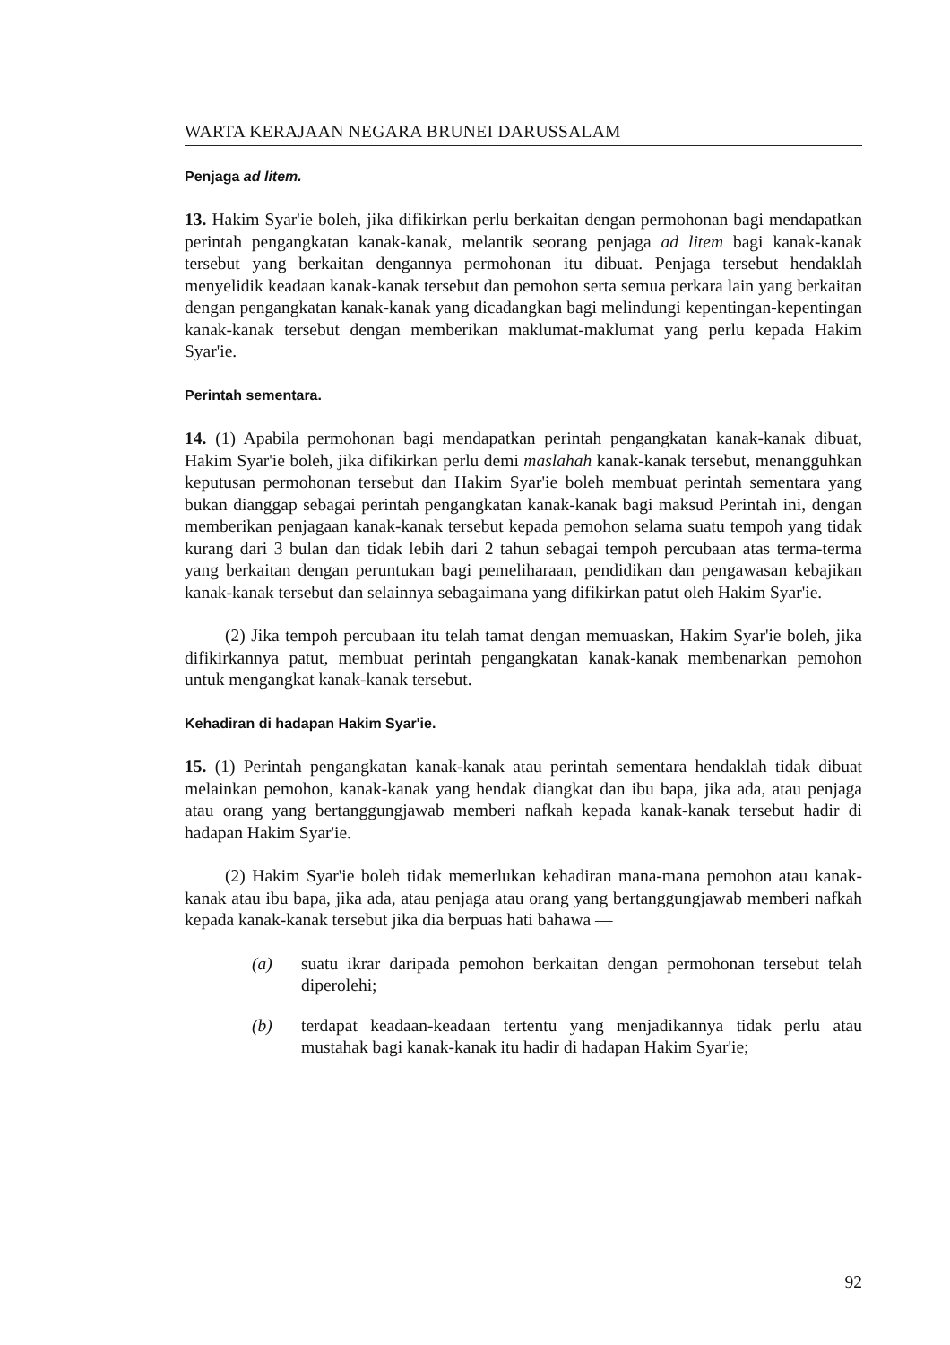WARTA KERAJAAN NEGARA BRUNEI DARUSSALAM
Penjaga ad litem.
13. Hakim Syar'ie boleh, jika difikirkan perlu berkaitan dengan permohonan bagi mendapatkan perintah pengangkatan kanak-kanak, melantik seorang penjaga ad litem bagi kanak-kanak tersebut yang berkaitan dengannya permohonan itu dibuat. Penjaga tersebut hendaklah menyelidik keadaan kanak-kanak tersebut dan pemohon serta semua perkara lain yang berkaitan dengan pengangkatan kanak-kanak yang dicadangkan bagi melindungi kepentingan-kepentingan kanak-kanak tersebut dengan memberikan maklumat-maklumat yang perlu kepada Hakim Syar'ie.
Perintah sementara.
14. (1) Apabila permohonan bagi mendapatkan perintah pengangkatan kanak-kanak dibuat, Hakim Syar'ie boleh, jika difikirkan perlu demi maslahah kanak-kanak tersebut, menangguhkan keputusan permohonan tersebut dan Hakim Syar'ie boleh membuat perintah sementara yang bukan dianggap sebagai perintah pengangkatan kanak-kanak bagi maksud Perintah ini, dengan memberikan penjagaan kanak-kanak tersebut kepada pemohon selama suatu tempoh yang tidak kurang dari 3 bulan dan tidak lebih dari 2 tahun sebagai tempoh percubaan atas terma-terma yang berkaitan dengan peruntukan bagi pemeliharaan, pendidikan dan pengawasan kebajikan kanak-kanak tersebut dan selainnya sebagaimana yang difikirkan patut oleh Hakim Syar'ie.
(2) Jika tempoh percubaan itu telah tamat dengan memuaskan, Hakim Syar'ie boleh, jika difikirkannya patut, membuat perintah pengangkatan kanak-kanak membenarkan pemohon untuk mengangkat kanak-kanak tersebut.
Kehadiran di hadapan Hakim Syar'ie.
15. (1) Perintah pengangkatan kanak-kanak atau perintah sementara hendaklah tidak dibuat melainkan pemohon, kanak-kanak yang hendak diangkat dan ibu bapa, jika ada, atau penjaga atau orang yang bertanggungjawab memberi nafkah kepada kanak-kanak tersebut hadir di hadapan Hakim Syar'ie.
(2) Hakim Syar'ie boleh tidak memerlukan kehadiran mana-mana pemohon atau kanak-kanak atau ibu bapa, jika ada, atau penjaga atau orang yang bertanggungjawab memberi nafkah kepada kanak-kanak tersebut jika dia berpuas hati bahawa —
(a) suatu ikrar daripada pemohon berkaitan dengan permohonan tersebut telah diperolehi;
(b) terdapat keadaan-keadaan tertentu yang menjadikannya tidak perlu atau mustahak bagi kanak-kanak itu hadir di hadapan Hakim Syar'ie;
92